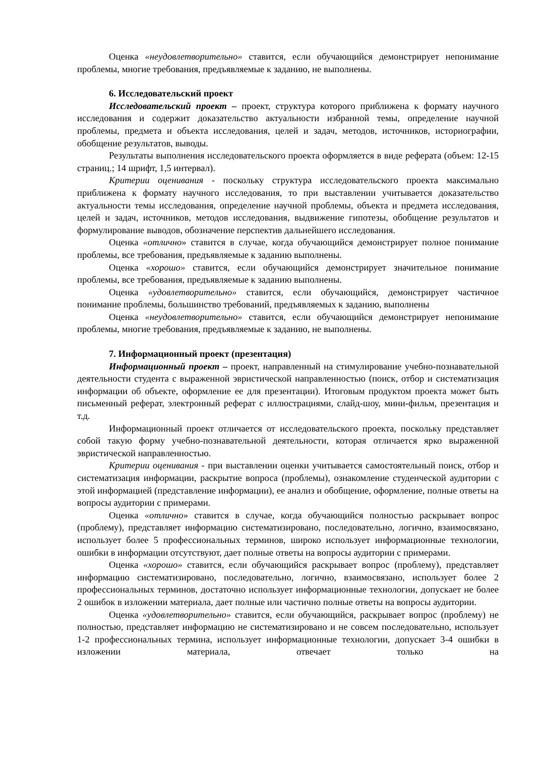Оценка «неудовлетворительно» ставится, если обучающийся демонстрирует непонимание проблемы, многие требования, предъявляемые к заданию, не выполнены.
6. Исследовательский проект
Исследовательский проект – проект, структура которого приближена к формату научного исследования и содержит доказательство актуальности избранной темы, определение научной проблемы, предмета и объекта исследования, целей и задач, методов, источников, историографии, обобщение результатов, выводы.
Результаты выполнения исследовательского проекта оформляется в виде реферата (объем: 12-15 страниц.; 14 шрифт, 1,5 интервал).
Критерии оценивания - поскольку структура исследовательского проекта максимально приближена к формату научного исследования, то при выставлении учитывается доказательство актуальности темы исследования, определение научной проблемы, объекта и предмета исследования, целей и задач, источников, методов исследования, выдвижение гипотезы, обобщение результатов и формулирование выводов, обозначение перспектив дальнейшего исследования.
Оценка «отлично» ставится в случае, когда обучающийся демонстрирует полное понимание проблемы, все требования, предъявляемые к заданию выполнены.
Оценка «хорошо» ставится, если обучающийся демонстрирует значительное понимание проблемы, все требования, предъявляемые к заданию выполнены.
Оценка «удовлетворительно» ставится, если обучающийся, демонстрирует частичное понимание проблемы, большинство требований, предъявляемых к заданию, выполнены
Оценка «неудовлетворительно» ставится, если обучающийся демонстрирует непонимание проблемы, многие требования, предъявляемые к заданию, не выполнены.
7. Информационный проект (презентация)
Информационный проект – проект, направленный на стимулирование учебно-познавательной деятельности студента с выраженной эвристической направленностью (поиск, отбор и систематизация информации об объекте, оформление ее для презентации). Итоговым продуктом проекта может быть письменный реферат, электронный реферат с иллюстрациями, слайд-шоу, мини-фильм, презентация и т.д.
Информационный проект отличается от исследовательского проекта, поскольку представляет собой такую форму учебно-познавательной деятельности, которая отличается ярко выраженной эвристической направленностью.
Критерии оценивания - при выставлении оценки учитывается самостоятельный поиск, отбор и систематизация информации, раскрытие вопроса (проблемы), ознакомление студенческой аудитории с этой информацией (представление информации), ее анализ и обобщение, оформление, полные ответы на вопросы аудитории с примерами.
Оценка «отлично» ставится в случае, когда обучающийся полностью раскрывает вопрос (проблему), представляет информацию систематизировано, последовательно, логично, взаимосвязано, использует более 5 профессиональных терминов, широко использует информационные технологии, ошибки в информации отсутствуют, дает полные ответы на вопросы аудитории с примерами.
Оценка «хорошо» ставится, если обучающийся раскрывает вопрос (проблему), представляет информацию систематизировано, последовательно, логично, взаимосвязано, использует более 2 профессиональных терминов, достаточно использует информационные технологии, допускает не более 2 ошибок в изложении материала, дает полные или частично полные ответы на вопросы аудитории.
Оценка «удовлетворительно» ставится, если обучающийся, раскрывает вопрос (проблему) не полностью, представляет информацию не систематизировано и не совсем последовательно, использует 1-2 профессиональных термина, использует информационные технологии, допускает 3-4 ошибки в изложении материала, отвечает только на